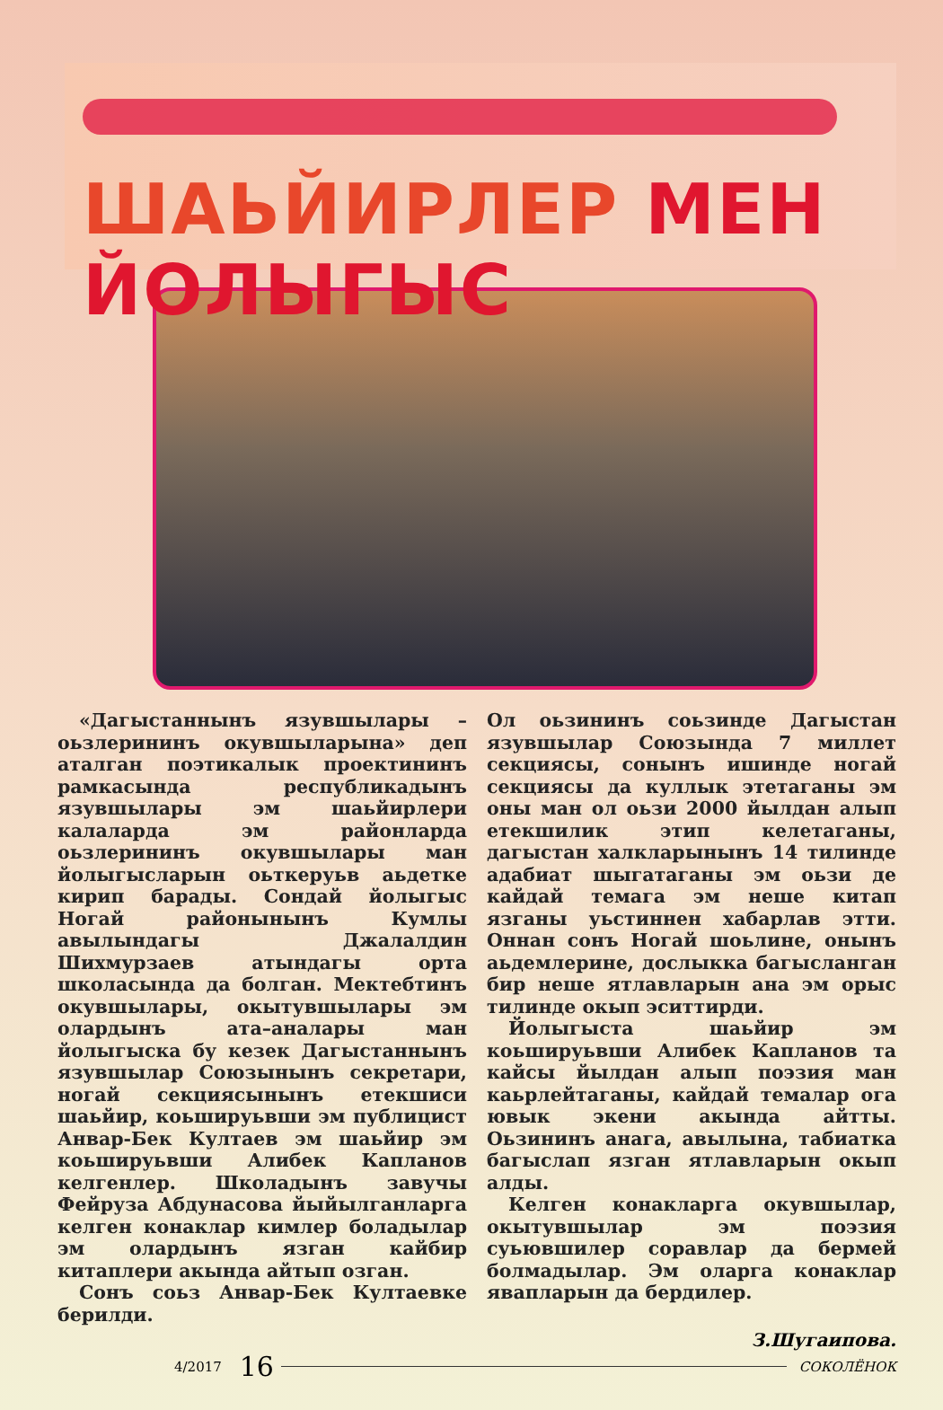ШАЬЙИРЛЕР МЕН ЙОЛЫГЫС
«Дагыстаннынъ язувшылары – оьзлерининъ окувшыларына» деп аталган поэтикалык проектининъ рамкасында республикадынъ язувшылары эм шаьйирлери калаларда эм районларда оьзлерининъ окувшылары ман йолыгысларын оьткеруьв аьдетке кирип барады. Сондай йолыгыс Ногай районынынъ Кумлы авылындагы Джалалдин Шихмурзаев атындагы орта школасында да болган. Мектебтинъ окувшылары, окытувшылары эм олардынъ ата–аналары ман йолыгыска бу кезек Дагыстаннынъ язувшылар Союзынынъ секретари, ногай секциясынынъ етекшиси шаьйир, коьшируьвши эм публицист Анвар-Бек Култаев эм шаьйир эм коьшируьвши Алибек Капланов келгенлер. Школадынъ завучы Фейруза Абдунасова йыйылганларга келген конаклар кимлер боладылар эм олардынъ язган кайбир китаплери акында айтып озган.
Сонъ соьз Анвар-Бек Култаевке берилди.
Ол оьзининъ соьзинде Дагыстан язувшылар Союзында 7 миллет секциясы, сонынъ ишинде ногай секциясы да куллык этетаганы эм оны ман ол оьзи 2000 йылдан алып етекшилик этип келетаганы, дагыстан халкларынынъ 14 тилинде адабиат шыгатаганы эм оьзи де кайдай темага эм неше китап язганы уьстиннен хабарлав этти. Оннан сонъ Ногай шоьлине, онынъ аьдемлерине, дослыкка багысланган бир неше ятлавларын ана эм орыс тилинде окып эситтирди.
Йолыгыста шаьйир эм коьшируьвши Алибек Капланов та кайсы йылдан алып поэзия ман каьрлейтаганы, кайдай темалар ога ювык экени акында айтты. Оьзининъ анага, авылына, табиатка багыслап язган ятлавларын окып алды.
Келген конакларга окувшылар, окытувшылар эм поэзия суьювшилер соравлар да бермей болмадылар. Эм оларга конаклар явапларын да бердилер.
З.Шугаипова.
4/2017 16 СОКОЛЁНОК